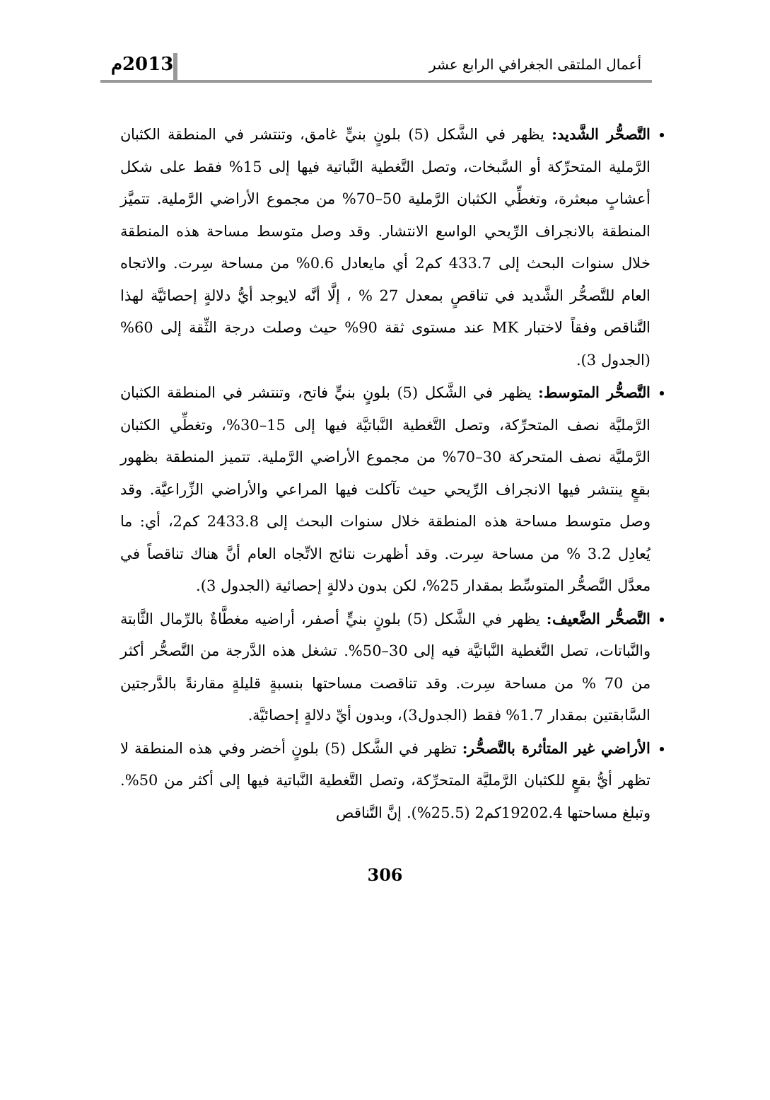أعمال الملتقى الجغرافي الرابع عشر 2013م
التَّصحُّر الشَّديد: يظهر في الشَّكل (5) بلونٍ بنيٍّ غامق، وتنتشر في المنطقة الكثبان الرَّملية المتحرِّكة أو السَّبخات، وتصل التَّغطية النَّباتية فيها إلى 15% فقط على شكل أعشابٍ مبعثرة، وتغطِّي الكثبان الرَّملية 50–70% من مجموع الأراضي الرَّملية. تتميَّز المنطقة بالانجراف الرِّيحي الواسع الانتشار. وقد وصل متوسط مساحة هذه المنطقة خلال سنوات البحث إلى 433.7 كم2 أي مايعادل 0.6% من مساحة سِرت. والاتجاه العام للتَّصحُّر الشَّديد في تناقصٍ بمعدل 27 % ، إلَّا أنَّه لايوجد أيُّ دلالةٍ إحصائيَّة لهذا التَّناقص وفقاً لاختبار MK عند مستوى ثقة 90% حيث وصلت درجة الثِّقة إلى 60% (الجدول 3).
التَّصحُّر المتوسط: يظهر في الشَّكل (5) بلونٍ بنيٍّ فاتح، وتنتشر في المنطقة الكثبان الرَّمليَّة نصف المتحرِّكة، وتصل التَّغطية النَّباتيَّة فيها إلى 15–30%، وتغطِّي الكثبان الرَّمليَّة نصف المتحركة 30–70% من مجموع الأراضي الرَّملية. تتميز المنطقة بظهور بقعٍ ينتشر فيها الانجراف الرِّيحي حيث تآكلت فيها المراعي والأراضي الزِّراعيَّة. وقد وصل متوسط مساحة هذه المنطقة خلال سنوات البحث إلى 2433.8 كم2، أي: ما يُعادِل 3.2 % من مساحة سِرت. وقد أظهرت نتائج الاتِّجاه العام أنَّ هناك تناقصاً في معدَّل التَّصحُّر المتوسِّط بمقدار 25%، لكن بدون دلالةٍ إحصائية (الجدول 3).
التَّصحُّر الضَّعيف: يظهر في الشَّكل (5) بلونٍ بنيٍّ أصفر، أراضيه مغطَّاةٌ بالرِّمال الثَّابتة والنَّباتات، تصل التَّغطية النَّباتيَّة فيه إلى 30–50%. تشغل هذه الدَّرجة من التَّصحُّر أكثر من 70 % من مساحة سِرت. وقد تناقصت مساحتها بنسبةٍ قليلةٍ مقارنةً بالدَّرجتين السَّابقتين بمقدار 1.7% فقط (الجدول3)، وبدون أيِّ دلالةٍ إحصائيَّة.
الأراضي غير المتأثرة بالتَّصحُّر: تظهر في الشَّكل (5) بلونٍ أخضر وفي هذه المنطقة لا تظهر أيُّ بقعٍ للكثبان الرَّمليَّة المتحرِّكة، وتصل التَّغطية النَّباتية فيها إلى أكثر من 50%. وتبلغ مساحتها 19202.4كم2 (25.5%). إنَّ التَّناقص
306